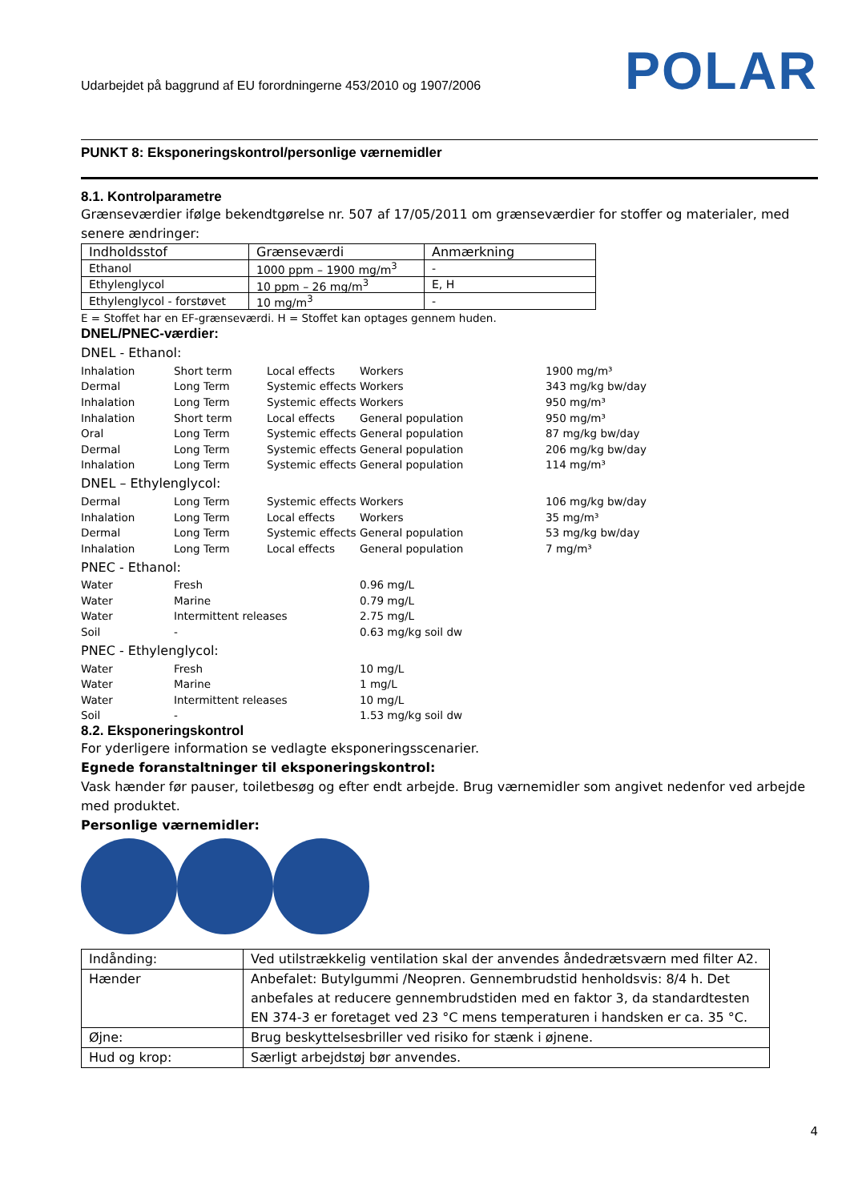Udarbejdet på baggrund af EU forordningerne 453/2010 og 1907/2006
POLAR
PUNKT 8: Eksponeringskontrol/personlige værnemidler
8.1. Kontrolparametre
Grænseværdier ifølge bekendtgørelse nr. 507 af 17/05/2011 om grænseværdier for stoffer og materialer, med senere ændringer:
| Indholdsstof | Grænseværdi | Anmærkning |
| Ethanol | 1000 ppm – 1900 mg/m<sup>3</sup> | - |
| Ethylenglycol | 10 ppm – 26 mg/m<sup>3</sup> | E, H |
| Ethylenglycol - forstøvet | 10 mg/m<sup>3</sup> | - |
E = Stoffet har en EF-grænseværdi. H = Stoffet kan optages gennem huden.
DNEL/PNEC-værdier:
DNEL - Ethanol:
| Inhalation | Short term | Local effects | Workers | 1900 mg/m³ |
| Dermal | Long Term | Systemic effects | Workers | 343 mg/kg bw/day |
| Inhalation | Long Term | Systemic effects | Workers | 950 mg/m³ |
| Inhalation | Short term | Local effects | General population | 950 mg/m³ |
| Oral | Long Term | Systemic effects | General population | 87 mg/kg bw/day |
| Dermal | Long Term | Systemic effects | General population | 206 mg/kg bw/day |
| Inhalation | Long Term | Systemic effects | General population | 114 mg/m³ |
DNEL – Ethylenglycol:
| Dermal | Long Term | Systemic effects | Workers | 106 mg/kg bw/day |
| Inhalation | Long Term | Local effects | Workers | 35 mg/m³ |
| Dermal | Long Term | Systemic effects | General population | 53 mg/kg bw/day |
| Inhalation | Long Term | Local effects | General population | 7 mg/m³ |
PNEC - Ethanol:
| Water | Fresh | 0.96 mg/L |
| Water | Marine | 0.79 mg/L |
| Water | Intermittent releases | 2.75 mg/L |
| Soil | - | 0.63 mg/kg soil dw |
PNEC - Ethylenglycol:
| Water | Fresh | 10 mg/L |
| Water | Marine | 1 mg/L |
| Water | Intermittent releases | 10 mg/L |
| Soil | - | 1.53 mg/kg soil dw |
8.2. Eksponeringskontrol
For yderligere information se vedlagte eksponeringsscenarier.
Egnede foranstaltninger til eksponeringskontrol:
Vask hænder før pauser, toiletbesøg og efter endt arbejde. Brug værnemidler som angivet nedenfor ved arbejde med produktet.
Personlige værnemidler:
| Indånding: | Ved utilstrækkelig ventilation skal der anvendes åndedrætsværn med filter A2. |
| Hænder | Anbefalet: Butylgummi /Neopren. Gennembrudstid henholdsvis: 8/4 h. Det anbefales at reducere gennembrudstiden med en faktor 3, da standardtesten EN 374-3 er foretaget ved 23 °C mens temperaturen i handsken er ca. 35 °C. |
| Øjne: | Brug beskyttelsesbriller ved risiko for stænk i øjnene. |
| Hud og krop: | Særligt arbejdstøj bør anvendes. |
4